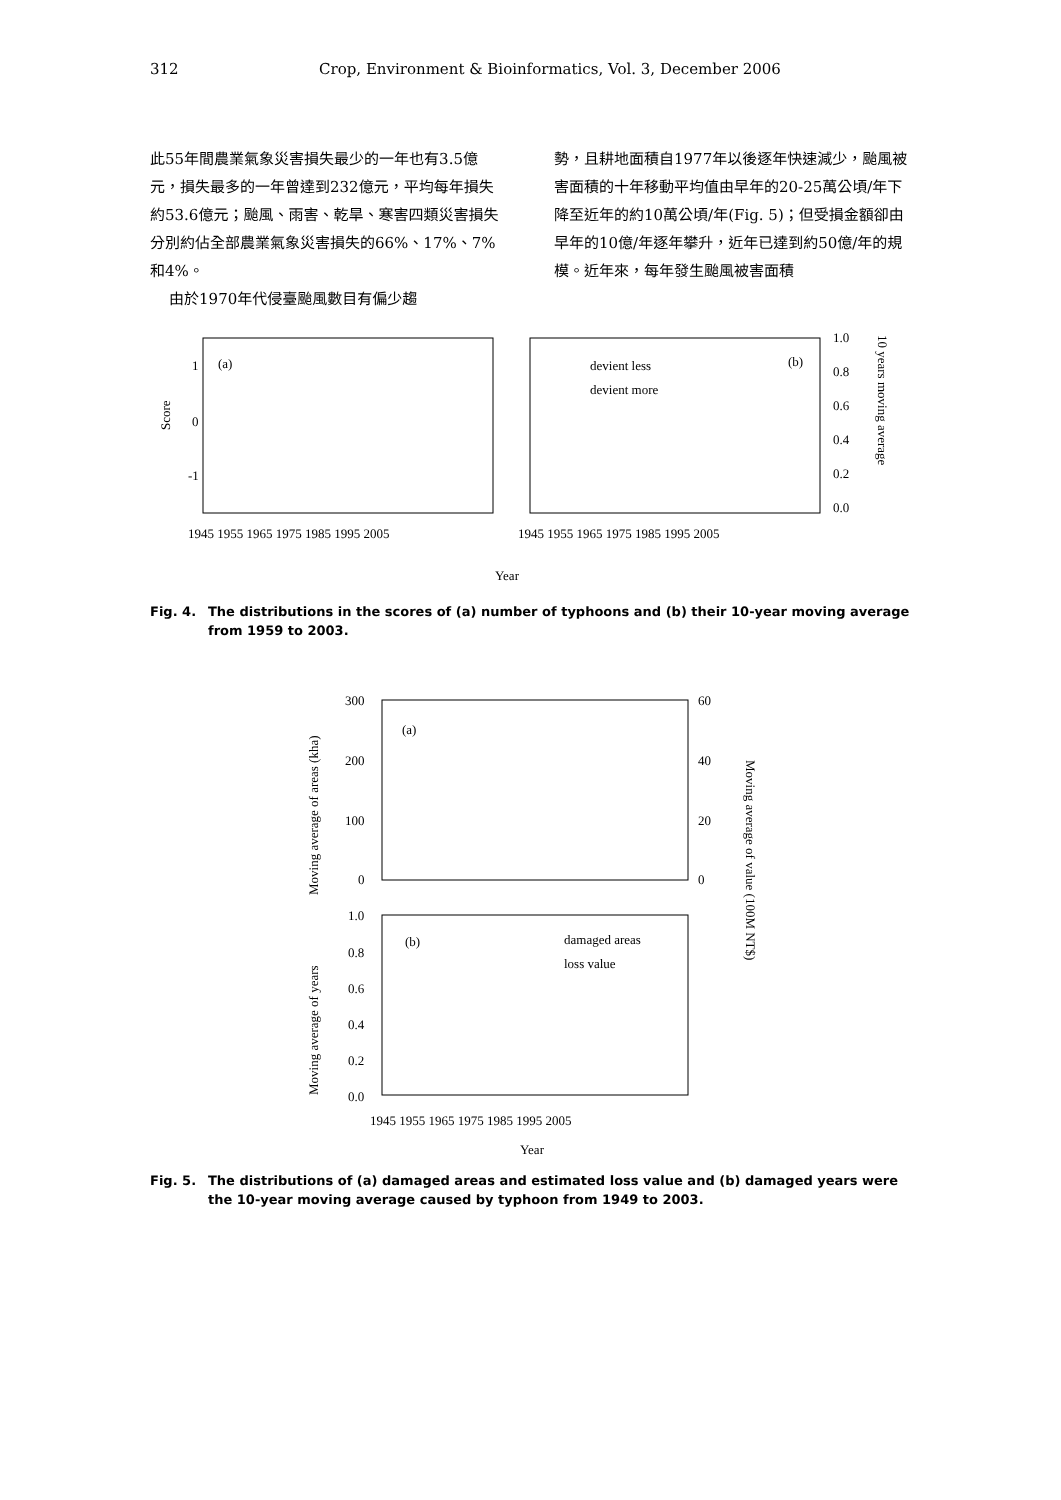312
Crop, Environment & Bioinformatics, Vol. 3, December 2006
此55年間農業氣象災害損失最少的一年也有3.5億元，損失最多的一年曾達到232億元，平均每年損失約53.6億元；颱風、雨害、乾旱、寒害四類災害損失分別約佔全部農業氣象災害損失的66%、17%、7%和4%。
由於1970年代侵臺颱風數目有偏少趨
勢，且耕地面積自1977年以後逐年快速減少，颱風被害面積的十年移動平均值由早年的20-25萬公頃/年下降至近年的約10萬公頃/年(Fig. 5)；但受損金額卻由早年的10億/年逐年攀升，近年已達到約50億/年的規模。近年來，每年發生颱風被害面積
Score
1
0
-1
(a)
(b)
devient less
devient more
1.0
0.8
0.6
0.4
0.2
0.0
10 years moving average
1945 1955 1965 1975 1985 1995 2005
1945 1955 1965 1975 1985 1995 2005
Year
Fig. 4. The distributions in the scores of (a) number of typhoons and (b) their 10-year moving average from 1959 to 2003.
Moving average of areas (kha)
Moving average of years
300
200
100
0
(a)
60
40
20
0
Moving average of value (100M NT$)
1.0
0.8
0.6
0.4
0.2
0.0
(b)
damaged areas
loss value
1945 1955 1965 1975 1985 1995 2005
Year
Fig. 5. The distributions of (a) damaged areas and estimated loss value and (b) damaged years were the 10-year moving average caused by typhoon from 1949 to 2003.